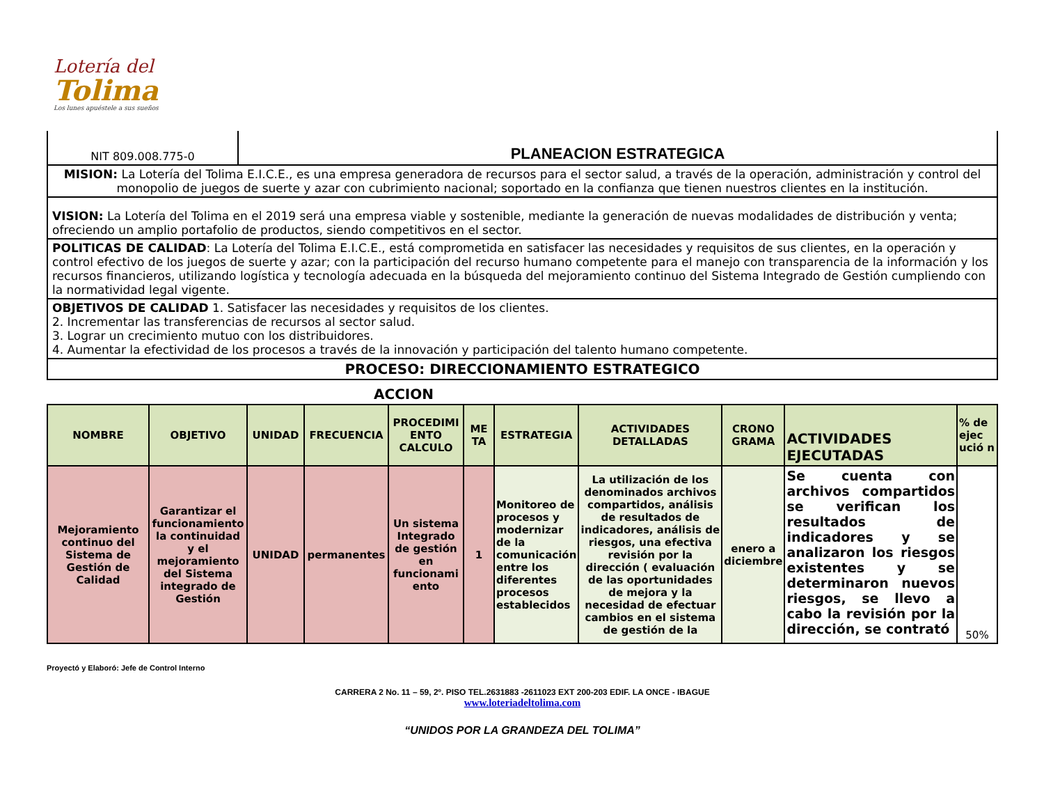Lotería del
Tolima
Los lunes apuéstele a sus sueños
| NIT 809.008.775-0 | PLANEACION ESTRATEGICA |
| MISION: La Lotería del Tolima E.I.C.E., es una empresa generadora de recursos para el sector salud, a través de la operación, administración y control del monopolio de juegos de suerte y azar con cubrimiento nacional; soportado en la confianza que tienen nuestros clientes en la institución. | |
| VISION: La Lotería del Tolima en el 2019 será una empresa viable y sostenible, mediante la generación de nuevas modalidades de distribución y venta; ofreciendo un amplio portafolio de productos, siendo competitivos en el sector. | |
| POLITICAS DE CALIDAD : La Lotería del Tolima E.I.C.E., está comprometida en satisfacer las necesidades y requisitos de sus clientes, en la operación y control efectivo de los juegos de suerte y azar; con la participación del recurso humano competente para el manejo con transparencia de la información y los recursos financieros, utilizando logística y tecnología adecuada en la búsqueda del mejoramiento continuo del Sistema Integrado de Gestión cumpliendo con la normatividad legal vigente. | |
| OBJETIVOS DE CALIDAD 1. Satisfacer las necesidades y requisitos de los clientes. 2. Incrementar las transferencias de recursos al sector salud. 3. Lograr un crecimiento mutuo con los distribuidores. 4. Aumentar la efectividad de los procesos a través de la innovación y participación del talento humano competente. | |
| PROCESO: DIRECCIONAMIENTO ESTRATEGICO | |
ACCION
| NOMBRE | OBJETIVO | UNIDAD | FRECUENCIA | PROCEDIMI ENTO CALCULO | ME TA | ESTRATEGIA | ACTIVIDADES DETALLADAS | CRONO GRAMA | ACTIVIDADES EJECUTADAS | % de ejec ució n |
| --- | --- | --- | --- | --- | --- | --- | --- | --- | --- | --- |
| Mejoramiento continuo del Sistema de Gestión de Calidad | Garantizar el funcionamiento la continuidad y el mejoramiento del Sistema integrado de Gestión | UNIDAD | permanentes | Un sistema Integrado de gestión en funcionami ento | 1 | Monitoreo de procesos y modernizar de la comunicación entre los diferentes procesos establecidos | La utilización de los denominados archivos compartidos, análisis de resultados de indicadores, análisis de riesgos, una efectiva revisión por la dirección ( evaluación de las oportunidades de mejora y la necesidad de efectuar cambios en el sistema de gestión de la | enero a diciembre | Se cuenta con archivos compartidos se verifican los resultados de indicadores y se analizaron los riesgos existentes y se determinaron nuevos riesgos, se llevo a cabo la revisión por la dirección, se contrató | 50% |
Proyectó y Elaboró: Jefe de Control Interno
CARRERA 2 No. 11 – 59, 2º. PISO TEL.2631883 -2611023 EXT 200-203 EDIF. LA ONCE - IBAGUE
www.loteriadeltolima.com
“UNIDOS POR LA GRANDEZA DEL TOLIMA”